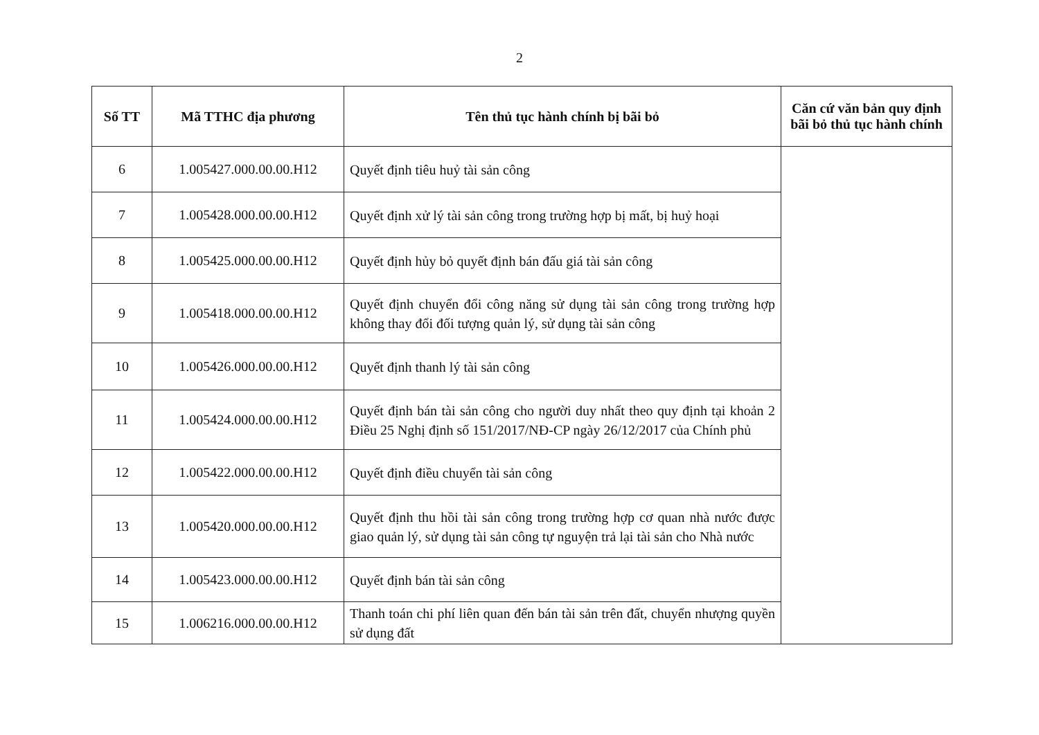2
| Số TT | Mã TTHC địa phương | Tên thủ tục hành chính bị bãi bỏ | Căn cứ văn bản quy định bãi bỏ thủ tục hành chính |
| --- | --- | --- | --- |
| 6 | 1.005427.000.00.00.H12 | Quyết định tiêu huỷ tài sản công | |
| 7 | 1.005428.000.00.00.H12 | Quyết định xử lý tài sản công trong trường hợp bị mất, bị huỷ hoại | |
| 8 | 1.005425.000.00.00.H12 | Quyết định hủy bỏ quyết định bán đấu giá tài sản công | |
| 9 | 1.005418.000.00.00.H12 | Quyết định chuyển đổi công năng sử dụng tài sản công trong trường hợp không thay đổi đối tượng quản lý, sử dụng tài sản công | |
| 10 | 1.005426.000.00.00.H12 | Quyết định thanh lý tài sản công | |
| 11 | 1.005424.000.00.00.H12 | Quyết định bán tài sản công cho người duy nhất theo quy định tại khoản 2 Điều 25 Nghị định số 151/2017/NĐ-CP ngày 26/12/2017 của Chính phủ | |
| 12 | 1.005422.000.00.00.H12 | Quyết định điều chuyển tài sản công | |
| 13 | 1.005420.000.00.00.H12 | Quyết định thu hồi tài sản công trong trường hợp cơ quan nhà nước được giao quản lý, sử dụng tài sản công tự nguyện trả lại tài sản cho Nhà nước | |
| 14 | 1.005423.000.00.00.H12 | Quyết định bán tài sản công | |
| 15 | 1.006216.000.00.00.H12 | Thanh toán chi phí liên quan đến bán tài sản trên đất, chuyển nhượng quyền sử dụng đất | |